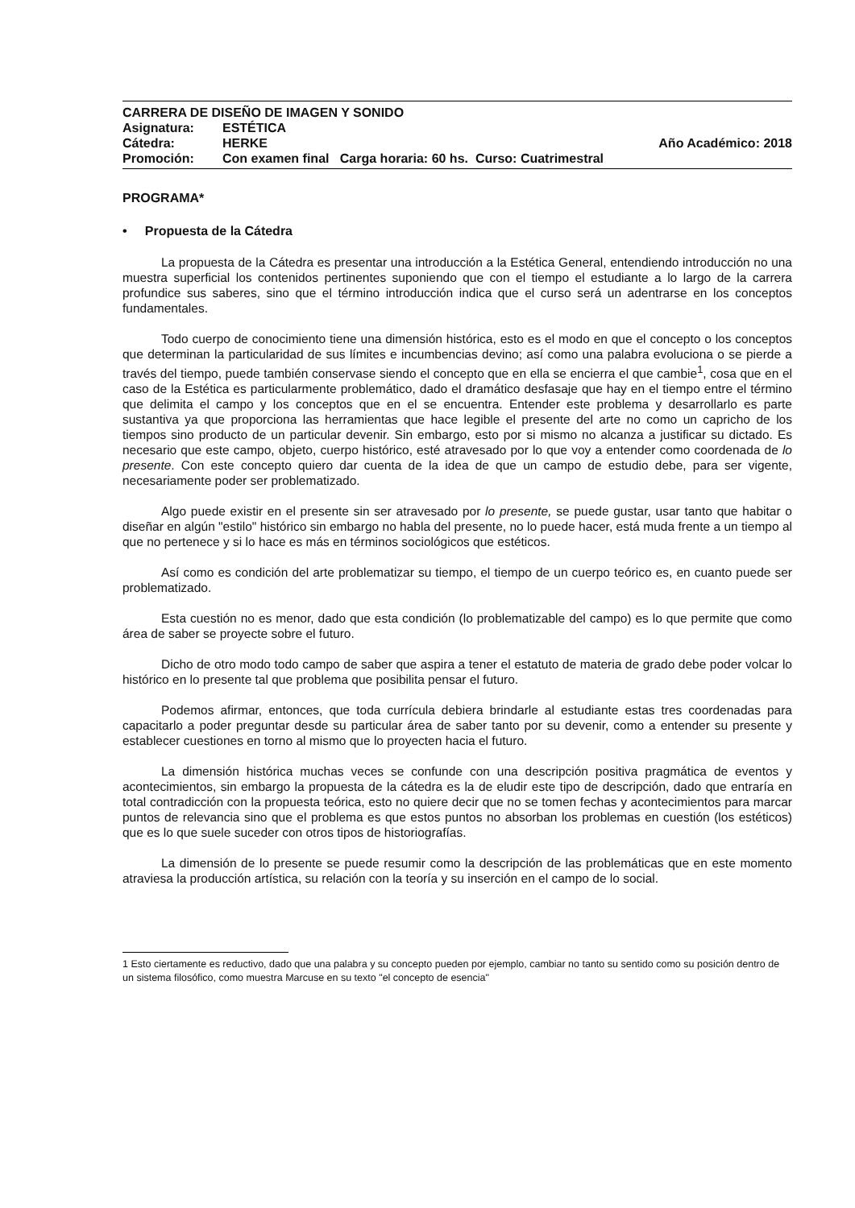CARRERA DE DISEÑO DE IMAGEN Y SONIDO
Asignatura: ESTÉTICA
Cátedra: HERKE Año Académico: 2018
Promoción: Con examen final Carga horaria: 60 hs. Curso: Cuatrimestral
PROGRAMA*
• Propuesta de la Cátedra
La propuesta de la Cátedra es presentar una introducción a la Estética General, entendiendo introducción no una muestra superficial los contenidos pertinentes suponiendo que con el tiempo el estudiante a lo largo de la carrera profundice sus saberes, sino que el término introducción indica que el curso será un adentrarse en los conceptos fundamentales.
Todo cuerpo de conocimiento tiene una dimensión histórica, esto es el modo en que el concepto o los conceptos que determinan la particularidad de sus límites e incumbencias devino; así como una palabra evoluciona o se pierde a través del tiempo, puede también conservase siendo el concepto que en ella se encierra el que cambie<sup>1</sup>, cosa que en el caso de la Estética es particularmente problemático, dado el dramático desfasaje que hay en el tiempo entre el término que delimita el campo y los conceptos que en el se encuentra. Entender este problema y desarrollarlo es parte sustantiva ya que proporciona las herramientas que hace legible el presente del arte no como un capricho de los tiempos sino producto de un particular devenir. Sin embargo, esto por si mismo no alcanza a justificar su dictado. Es necesario que este campo, objeto, cuerpo histórico, esté atravesado por lo que voy a entender como coordenada de lo presente. Con este concepto quiero dar cuenta de la idea de que un campo de estudio debe, para ser vigente, necesariamente poder ser problematizado.
Algo puede existir en el presente sin ser atravesado por lo presente, se puede gustar, usar tanto que habitar o diseñar en algún "estilo" histórico sin embargo no habla del presente, no lo puede hacer, está muda frente a un tiempo al que no pertenece y si lo hace es más en términos sociológicos que estéticos.
Así como es condición del arte problematizar su tiempo, el tiempo de un cuerpo teórico es, en cuanto puede ser problematizado.
Esta cuestión no es menor, dado que esta condición (lo problematizable del campo) es lo que permite que como área de saber se proyecte sobre el futuro.
Dicho de otro modo todo campo de saber que aspira a tener el estatuto de materia de grado debe poder volcar lo histórico en lo presente tal que problema que posibilita pensar el futuro.
Podemos afirmar, entonces, que toda currícula debiera brindarle al estudiante estas tres coordenadas para capacitarlo a poder preguntar desde su particular área de saber tanto por su devenir, como a entender su presente y establecer cuestiones en torno al mismo que lo proyecten hacia el futuro.
La dimensión histórica muchas veces se confunde con una descripción positiva pragmática de eventos y acontecimientos, sin embargo la propuesta de la cátedra es la de eludir este tipo de descripción, dado que entraría en total contradicción con la propuesta teórica, esto no quiere decir que no se tomen fechas y acontecimientos para marcar puntos de relevancia sino que el problema es que estos puntos no absorban los problemas en cuestión (los estéticos) que es lo que suele suceder con otros tipos de historiografías.
La dimensión de lo presente se puede resumir como la descripción de las problemáticas que en este momento atraviesa la producción artística, su relación con la teoría y su inserción en el campo de lo social.
1 Esto ciertamente es reductivo, dado que una palabra y su concepto pueden por ejemplo, cambiar no tanto su sentido como su posición dentro de un sistema filosófico, como muestra Marcuse en su texto "el concepto de esencia"